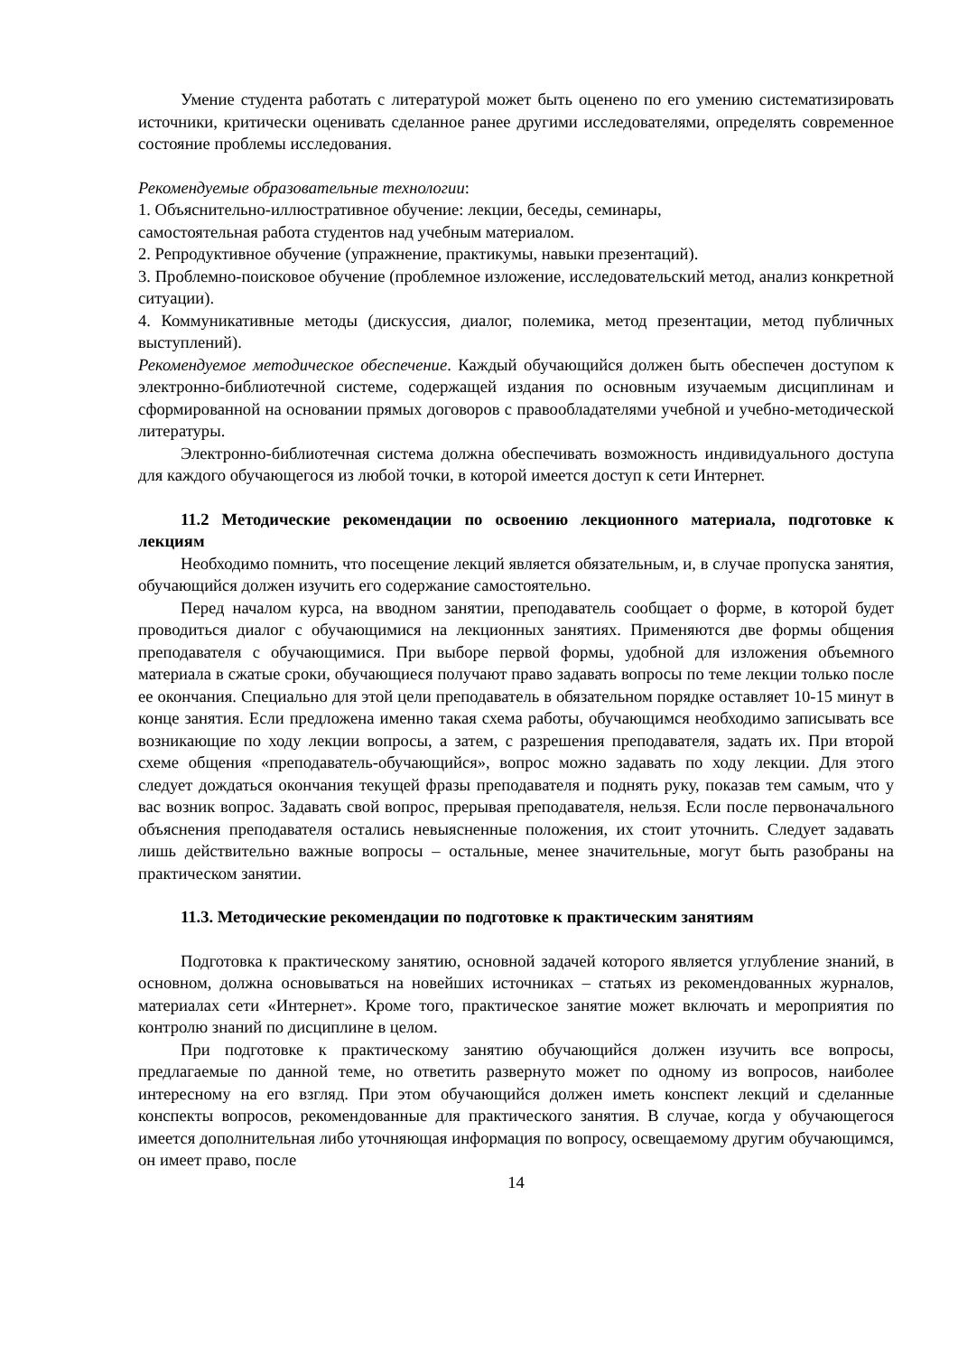Умение студента работать с литературой может быть оценено по его умению систематизировать источники, критически оценивать сделанное ранее другими исследователями, определять современное состояние проблемы исследования.
Рекомендуемые образовательные технологии:
1. Объяснительно-иллюстративное обучение: лекции, беседы, семинары,
самостоятельная работа студентов над учебным материалом.
2. Репродуктивное обучение (упражнение, практикумы, навыки презентаций).
3. Проблемно-поисковое обучение (проблемное изложение, исследовательский метод, анализ конкретной ситуации).
4. Коммуникативные методы (дискуссия, диалог, полемика, метод презентации, метод публичных выступлений).
Рекомендуемое методическое обеспечение. Каждый обучающийся должен быть обеспечен доступом к электронно-библиотечной системе, содержащей издания по основным изучаемым дисциплинам и сформированной на основании прямых договоров с правообладателями учебной и учебно-методической литературы.
Электронно-библиотечная система должна обеспечивать возможность индивидуального доступа для каждого обучающегося из любой точки, в которой имеется доступ к сети Интернет.
11.2 Методические рекомендации по освоению лекционного материала, подготовке к лекциям
Необходимо помнить, что посещение лекций является обязательным, и, в случае пропуска занятия, обучающийся должен изучить его содержание самостоятельно.
Перед началом курса, на вводном занятии, преподаватель сообщает о форме, в которой будет проводиться диалог с обучающимися на лекционных занятиях. Применяются две формы общения преподавателя с обучающимися. При выборе первой формы, удобной для изложения объемного материала в сжатые сроки, обучающиеся получают право задавать вопросы по теме лекции только после ее окончания. Специально для этой цели преподаватель в обязательном порядке оставляет 10-15 минут в конце занятия. Если предложена именно такая схема работы, обучающимся необходимо записывать все возникающие по ходу лекции вопросы, а затем, с разрешения преподавателя, задать их. При второй схеме общения «преподаватель-обучающийся», вопрос можно задавать по ходу лекции. Для этого следует дождаться окончания текущей фразы преподавателя и поднять руку, показав тем самым, что у вас возник вопрос. Задавать свой вопрос, прерывая преподавателя, нельзя. Если после первоначального объяснения преподавателя остались невыясненные положения, их стоит уточнить. Следует задавать лишь действительно важные вопросы – остальные, менее значительные, могут быть разобраны на практическом занятии.
11.3. Методические рекомендации по подготовке к практическим занятиям
Подготовка к практическому занятию, основной задачей которого является углубление знаний, в основном, должна основываться на новейших источниках – статьях из рекомендованных журналов, материалах сети «Интернет». Кроме того, практическое занятие может включать и мероприятия по контролю знаний по дисциплине в целом.
При подготовке к практическому занятию обучающийся должен изучить все вопросы, предлагаемые по данной теме, но ответить развернуто может по одному из вопросов, наиболее интересному на его взгляд. При этом обучающийся должен иметь конспект лекций и сделанные конспекты вопросов, рекомендованные для практического занятия. В случае, когда у обучающегося имеется дополнительная либо уточняющая информация по вопросу, освещаемому другим обучающимся, он имеет право, после
14